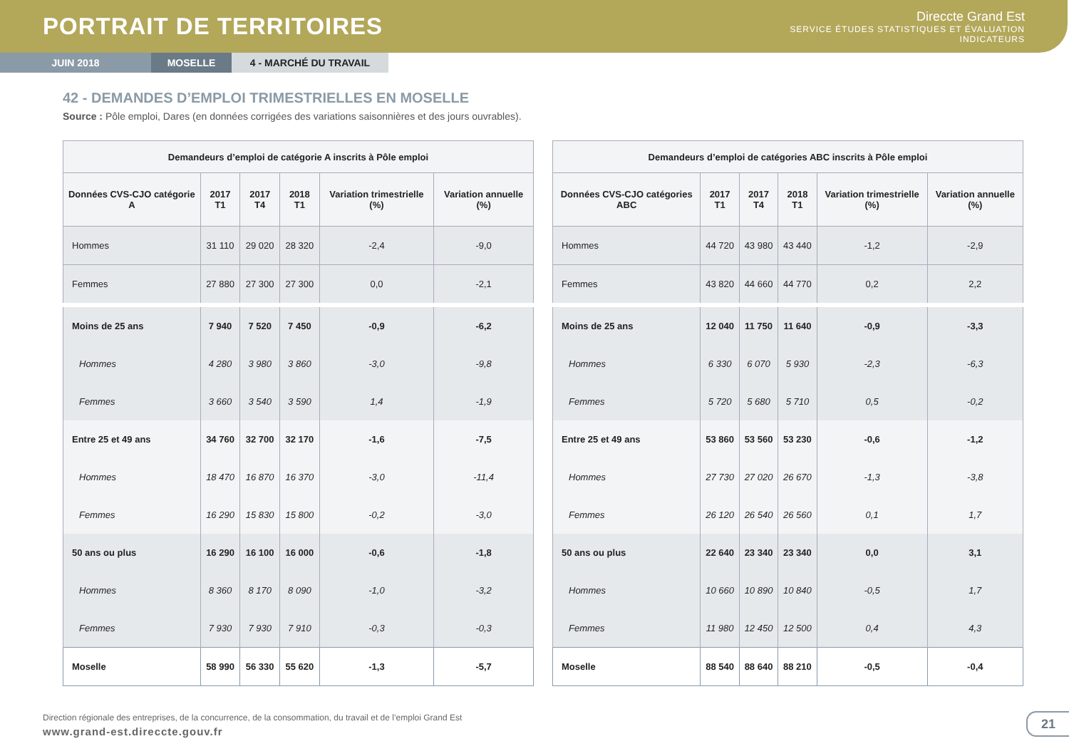PORTRAIT DE TERRITOIRES
Direccte Grand Est
SERVICE ÉTUDES STATISTIQUES ET ÉVALUATION
INDICATEURS
JUIN 2018 MOSELLE 4 - MARCHÉ DU TRAVAIL
42 - DEMANDES D’EMPLOI TRIMESTRIELLES EN MOSELLE
Source : Pôle emploi, Dares (en données corrigées des variations saisonnières et des jours ouvrables).
| Demandeurs d’emploi de catégorie A inscrits à Pôle emploi | | | | | |
| --- | --- | --- | --- | --- | --- |
| Données CVS-CJO catégorie A | 2017 T1 | 2017 T4 | 2018 T1 | Variation trimestrielle (%) | Variation annuelle (%) |
| Hommes | 31 110 | 29 020 | 28 320 | -2,4 | -9,0 |
| Femmes | 27 880 | 27 300 | 27 300 | 0,0 | -2,1 |
| Moins de 25 ans | 7 940 | 7 520 | 7 450 | -0,9 | -6,2 |
| Hommes | 4 280 | 3 980 | 3 860 | -3,0 | -9,8 |
| Femmes | 3 660 | 3 540 | 3 590 | 1,4 | -1,9 |
| Entre 25 et 49 ans | 34 760 | 32 700 | 32 170 | -1,6 | -7,5 |
| Hommes | 18 470 | 16 870 | 16 370 | -3,0 | -11,4 |
| Femmes | 16 290 | 15 830 | 15 800 | -0,2 | -3,0 |
| 50 ans ou plus | 16 290 | 16 100 | 16 000 | -0,6 | -1,8 |
| Hommes | 8 360 | 8 170 | 8 090 | -1,0 | -3,2 |
| Femmes | 7 930 | 7 930 | 7 910 | -0,3 | -0,3 |
| Moselle | 58 990 | 56 330 | 55 620 | -1,3 | -5,7 |
| Demandeurs d’emploi de catégories ABC inscrits à Pôle emploi | | | | | |
| --- | --- | --- | --- | --- | --- |
| Données CVS-CJO catégories ABC | 2017 T1 | 2017 T4 | 2018 T1 | Variation trimestrielle (%) | Variation annuelle (%) |
| Hommes | 44 720 | 43 980 | 43 440 | -1,2 | -2,9 |
| Femmes | 43 820 | 44 660 | 44 770 | 0,2 | 2,2 |
| Moins de 25 ans | 12 040 | 11 750 | 11 640 | -0,9 | -3,3 |
| Hommes | 6 330 | 6 070 | 5 930 | -2,3 | -6,3 |
| Femmes | 5 720 | 5 680 | 5 710 | 0,5 | -0,2 |
| Entre 25 et 49 ans | 53 860 | 53 560 | 53 230 | -0,6 | -1,2 |
| Hommes | 27 730 | 27 020 | 26 670 | -1,3 | -3,8 |
| Femmes | 26 120 | 26 540 | 26 560 | 0,1 | 1,7 |
| 50 ans ou plus | 22 640 | 23 340 | 23 340 | 0,0 | 3,1 |
| Hommes | 10 660 | 10 890 | 10 840 | -0,5 | 1,7 |
| Femmes | 11 980 | 12 450 | 12 500 | 0,4 | 4,3 |
| Moselle | 88 540 | 88 640 | 88 210 | -0,5 | -0,4 |
Direction régionale des entreprises, de la concurrence, de la consommation, du travail et de l’emploi Grand Est
www.grand-est.direccte.gouv.fr
21